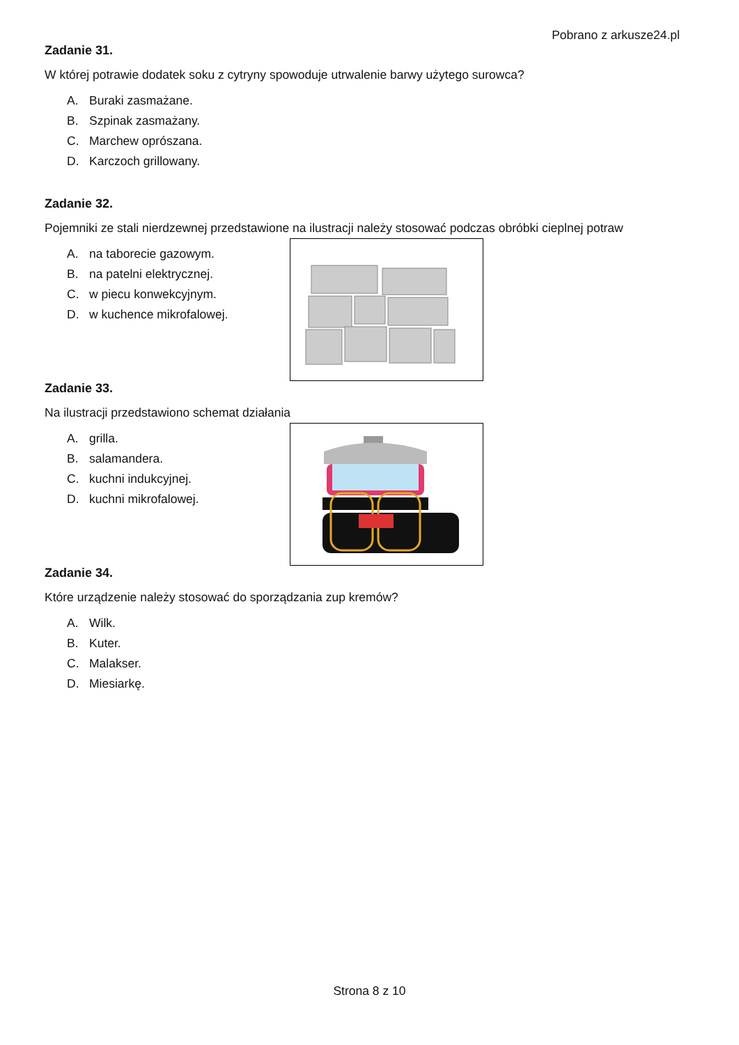Pobrano z arkusze24.pl
Zadanie 31.
W której potrawie dodatek soku z cytryny spowoduje utrwalenie barwy użytego surowca?
A. Buraki zasmażane.
B. Szpinak zasmażany.
C. Marchew oprószana.
D. Karczoch grillowany.
Zadanie 32.
Pojemniki ze stali nierdzewnej przedstawione na ilustracji należy stosować podczas obróbki cieplnej potraw
A. na taborecie gazowym.
B. na patelni elektrycznej.
C. w piecu konwekcyjnym.
D. w kuchence mikrofalowej.
Zadanie 33.
Na ilustracji przedstawiono schemat działania
A. grilla.
B. salamandera.
C. kuchni indukcyjnej.
D. kuchni mikrofalowej.
Zadanie 34.
Które urządzenie należy stosować do sporządzania zup kremów?
A. Wilk.
B. Kuter.
C. Malakser.
D. Miesiarkę.
Strona 8 z 10